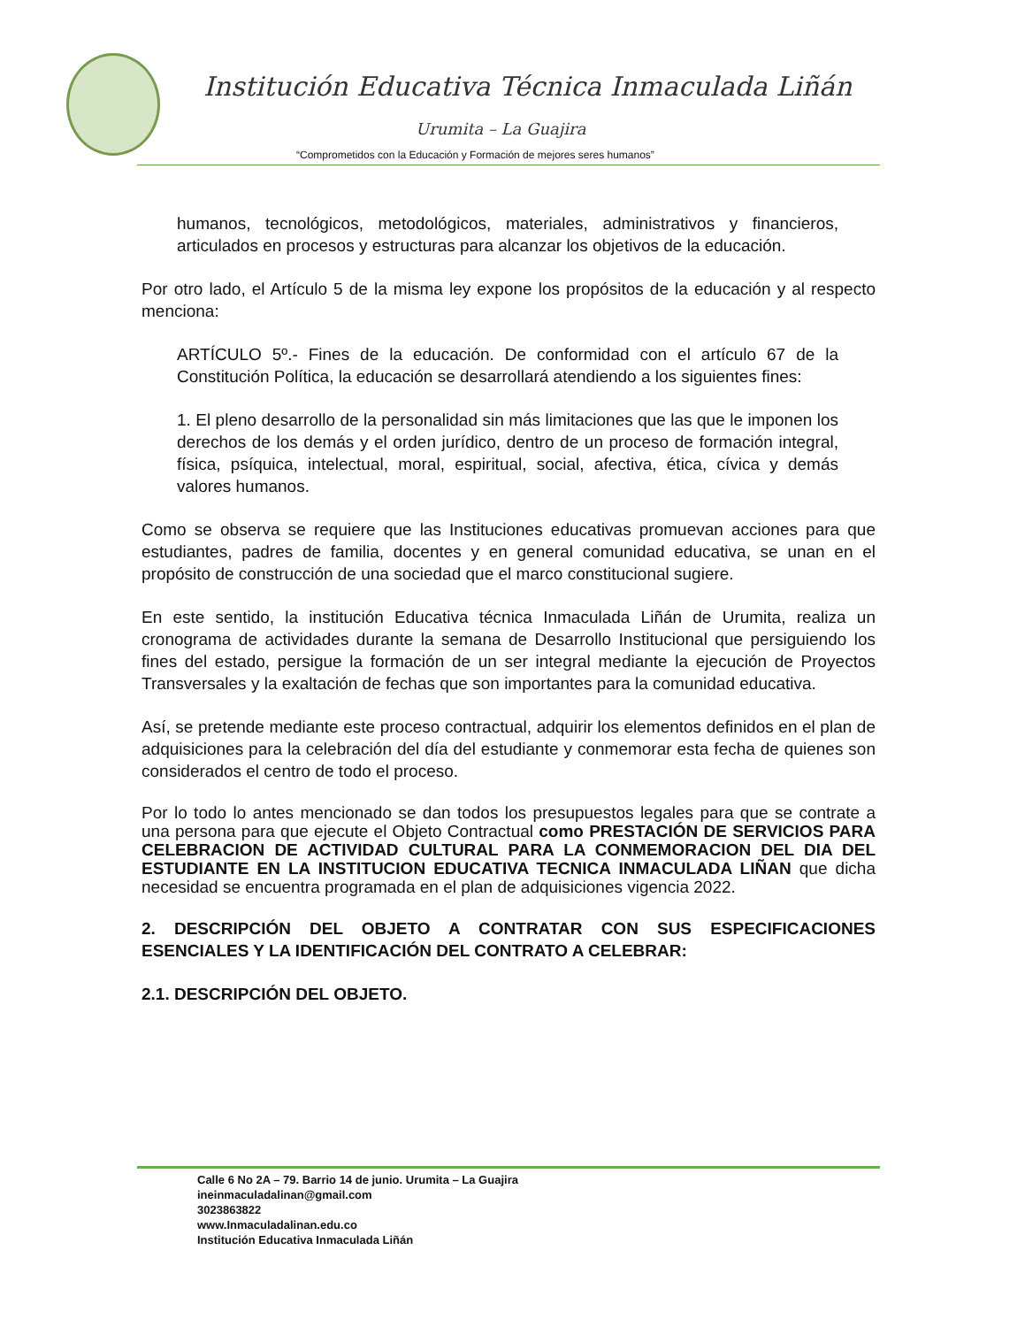Institución Educativa Técnica Inmaculada Liñán
Urumita – La Guajira
“Comprometidos con la Educación y Formación de mejores seres humanos”
humanos, tecnológicos, metodológicos, materiales, administrativos y financieros, articulados en procesos y estructuras para alcanzar los objetivos de la educación.
Por otro lado, el Artículo 5 de la misma ley expone los propósitos de la educación y al respecto menciona:
ARTÍCULO 5º.- Fines de la educación. De conformidad con el artículo 67 de la Constitución Política, la educación se desarrollará atendiendo a los siguientes fines:
1. El pleno desarrollo de la personalidad sin más limitaciones que las que le imponen los derechos de los demás y el orden jurídico, dentro de un proceso de formación integral, física, psíquica, intelectual, moral, espiritual, social, afectiva, ética, cívica y demás valores humanos.
Como se observa se requiere que las Instituciones educativas promuevan acciones para que estudiantes, padres de familia, docentes y en general comunidad educativa, se unan en el propósito de construcción de una sociedad que el marco constitucional sugiere.
En este sentido, la institución Educativa técnica Inmaculada Liñán de Urumita, realiza un cronograma de actividades durante la semana de Desarrollo Institucional que persiguiendo los fines del estado, persigue la formación de un ser integral mediante la ejecución de Proyectos Transversales y la exaltación de fechas que son importantes para la comunidad educativa.
Así, se pretende mediante este proceso contractual, adquirir los elementos definidos en el plan de adquisiciones para la celebración del día del estudiante y conmemorar esta fecha de quienes son considerados el centro de todo el proceso.
Por lo todo lo antes mencionado se dan todos los presupuestos legales para que se contrate a una persona para que ejecute el Objeto Contractual como PRESTACIÓN DE SERVICIOS PARA CELEBRACION DE ACTIVIDAD CULTURAL PARA LA CONMEMORACION DEL DIA DEL ESTUDIANTE EN LA INSTITUCION EDUCATIVA TECNICA INMACULADA LIÑAN que dicha necesidad se encuentra programada en el plan de adquisiciones vigencia 2022.
2. DESCRIPCIÓN DEL OBJETO A CONTRATAR CON SUS ESPECIFICACIONES ESENCIALES Y LA IDENTIFICACIÓN DEL CONTRATO A CELEBRAR:
2.1. DESCRIPCIÓN DEL OBJETO.
Calle 6 No 2A – 79. Barrio 14 de junio. Urumita – La Guajira
ineinmaculadalinan@gmail.com
3023863822
www.Inmaculadalinan.edu.co
Institución Educativa Inmaculada Liñán